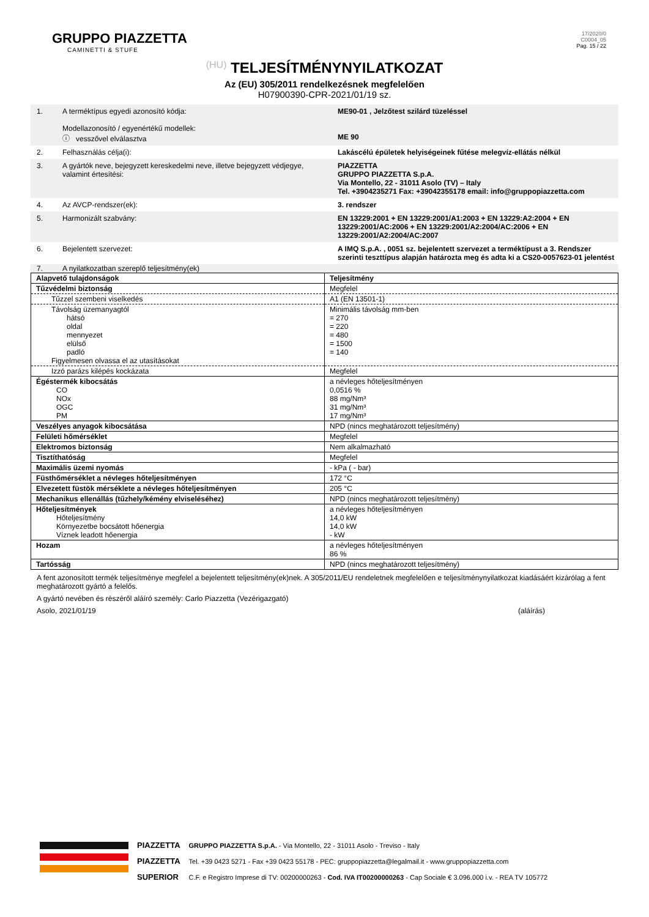GRUPPO PIAZZETTA
CAMINETTI & STUFE
17/2020/0
C0004_05
Pag. 15 / 22
(HU) TELJESÍTMÉNYNYILATKOZAT
Az (EU) 305/2011 rendelkezésnek megfelelően
H07900390-CPR-2021/01/19 sz.
1. A terméktípus egyedi azonosító kódja:
Modellazonosító / egyenértékű modellek:
ⓘ vesszővel elválasztva
ME90-01 , Jelzőtest szilárd tüzeléssel
ME 90
2. Felhasználás célja(i): Lakáscélú épületek helyiségeinek fűtése melegvíz-ellátás nélkül
3. A gyártók neve, bejegyzett kereskedelmi neve, illetve bejegyzett védjegye, valamint értesítési:
PIAZZETTA
GRUPPO PIAZZETTA S.p.A.
Via Montello, 22 - 31011 Asolo (TV) – Italy
Tel. +3904235271 Fax: +39042355178 email: info@gruppopiazzetta.com
4. Az AVCP-rendszer(ek): 3. rendszer
5. Harmonizált szabvány: EN 13229:2001 + EN 13229:2001/A1:2003 + EN 13229:A2:2004 + EN 13229:2001/AC:2006 + EN 13229:2001/A2:2004/AC:2006 + EN 13229:2001/A2:2004/AC:2007
6. Bejelentett szervezet: A IMQ S.p.A. , 0051 sz. bejelentett szervezet a terméktípust a 3. Rendszer szerinti teszttípus alapján határozta meg és adta ki a CS20-0057623-01 jelentést
7. A nyilatkozatban szereplő teljesítmény(ek)
| Alapvető tulajdonságok | Teljesítmény |
| Tűzvédelmi biztonság | Megfelel |
| Tűzzel szembeni viselkedés | A1 (EN 13501-1) |
| Távolság üzemanyagtól hátsó oldal mennyezet elülső padló Figyelmesen olvassa el az utasításokat | Minimális távolság mm-ben = 270 = 220 = 480 = 1500 = 140 |
| Izzó parázs kilépés kockázata | Megfelel |
| Égéstermék kibocsátás CO NOx OGC PM | a névleges hőteljesítményen 0,0516 % 88 mg/Nm³ 31 mg/Nm³ 17 mg/Nm³ |
| Veszélyes anyagok kibocsátása | NPD (nincs meghatározott teljesítmény) |
| Felületi hőmérséklet | Megfelel |
| Elektromos biztonság | Nem alkalmazható |
| Tisztíthatóság | Megfelel |
| Maximális üzemi nyomás | - kPa ( - bar) |
| Füsthőmérséklet a névleges hőteljesítményen | 172 °C |
| Elvezetett füstök mérséklete a névleges hőteljesítményen | 205 °C |
| Mechanikus ellenállás (tűzhely/kémény elviseléséhez) | NPD (nincs meghatározott teljesítmény) |
| Hőteljesítmények Hőteljesítmény Környezetbe bocsátott hőenergia Víznek leadott hőenergia | a névleges hőteljesítményen 14,0 kW 14,0 kW - kW |
| Hozam | a névleges hőteljesítményen 86 % |
| Tartósság | NPD (nincs meghatározott teljesítmény) |
A fent azonosított termék teljesítménye megfelel a bejelentett teljesítmény(ek)nek. A 305/2011/EU rendeletnek megfelelően e teljesítménynyilatkozat kiadásáért kizárólag a fent meghatározott gyártó a felelős.
A gyártó nevében és részéről aláíró személy: Carlo Piazzetta (Vezérigazgató)
Asolo, 2021/01/19 (aláírás)
PIAZZETTA
PIAZZETTA
SUPERIOR
GRUPPO PIAZZETTA S.p.A. - Via Montello, 22 - 31011 Asolo - Treviso - Italy
Tel. +39 0423 5271 - Fax +39 0423 55178 - PEC: gruppopiazzetta@legalmail.it - www.gruppopiazzetta.com
C.F. e Registro Imprese di TV: 00200000263 - Cod. IVA IT00200000263 - Cap Sociale € 3.096.000 i.v. - REA TV 105772